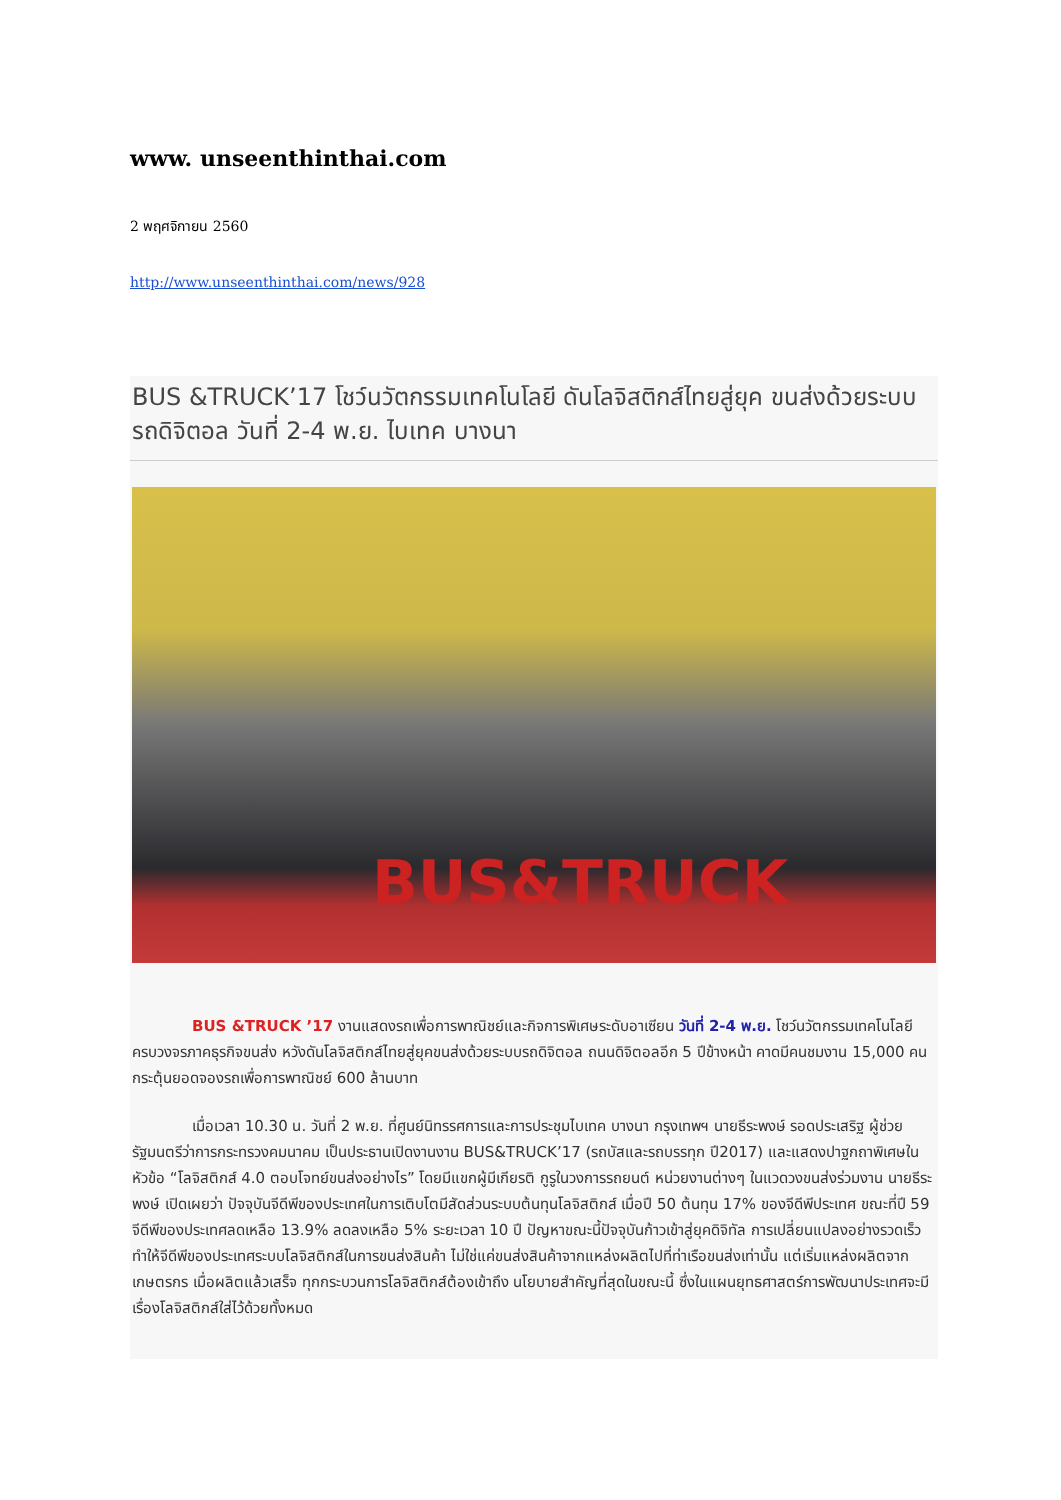www. unseenthinthai.com
2 พฤศจิกายน 2560
http://www.unseenthinthai.com/news/928
BUS &TRUCK’17 โชว์นวัตกรรมเทคโนโลยี ดันโลจิสติกส์ไทยสู่ยุค ขนส่งด้วยระบบรถดิจิตอล วันที่ 2-4 พ.ย. ไบเทค บางนา
BUS&TRUCK
BUS &TRUCK ’17 งานแสดงรถเพื่อการพาณิชย์และกิจการพิเศษระดับอาเซียน วันที่ 2-4 พ.ย. โชว์นวัตกรรมเทคโนโลยีครบวงจรภาคธุรกิจขนส่ง หวังดันโลจิสติกส์ไทยสู่ยุคขนส่งด้วยระบบรถดิจิตอล ถนนดิจิตอลอีก 5 ปีข้างหน้า คาดมีคนชมงาน 15,000 คน กระตุ้นยอดจองรถเพื่อการพาณิชย์ 600 ล้านบาท
เมื่อเวลา 10.30 น. วันที่ 2 พ.ย. ที่ศูนย์นิทรรศการและการประชุมไบเทค บางนา กรุงเทพฯ นายธีระพงษ์ รอดประเสริฐ ผู้ช่วยรัฐมนตรีว่าการกระทรวงคมนาคม เป็นประธานเปิดงานงาน BUS&TRUCK’17 (รถบัสและรถบรรทุก ปี2017) และแสดงปาฐกถาพิเศษในหัวข้อ “โลจิสติกส์ 4.0 ตอบโจทย์ขนส่งอย่างไร” โดยมีแขกผู้มีเกียรติ กูรูในวงการรถยนต์ หน่วยงานต่างๆ ในแวดวงขนส่งร่วมงาน นายธีระพงษ์ เปิดเผยว่า ปัจจุบันจีดีพีของประเทศในการเติบโตมีสัดส่วนระบบต้นทุนโลจิสติกส์ เมื่อปี 50 ต้นทุน 17% ของจีดีพีประเทศ ขณะที่ปี 59 จีดีพีของประเทศลดเหลือ 13.9% ลดลงเหลือ 5% ระยะเวลา 10 ปี ปัญหาขณะนี้ปัจจุบันก้าวเข้าสู่ยุคดิจิทัล การเปลี่ยนแปลงอย่างรวดเร็ว ทำให้จีดีพีของประเทศระบบโลจิสติกส์ในการขนส่งสินค้า ไม่ใช่แค่ขนส่งสินค้าจากแหล่งผลิตไปที่ท่าเรือขนส่งเท่านั้น แต่เริ่มแหล่งผลิตจากเกษตรกร เมื่อผลิตแล้วเสร็จ ทุกกระบวนการโลจิสติกส์ต้องเข้าถึง นโยบายสำคัญที่สุดในขณะนี้ ซึ่งในแผนยุทธศาสตร์การพัฒนาประเทศจะมีเรื่องโลจิสติกส์ใส่ไว้ด้วยทั้งหมด